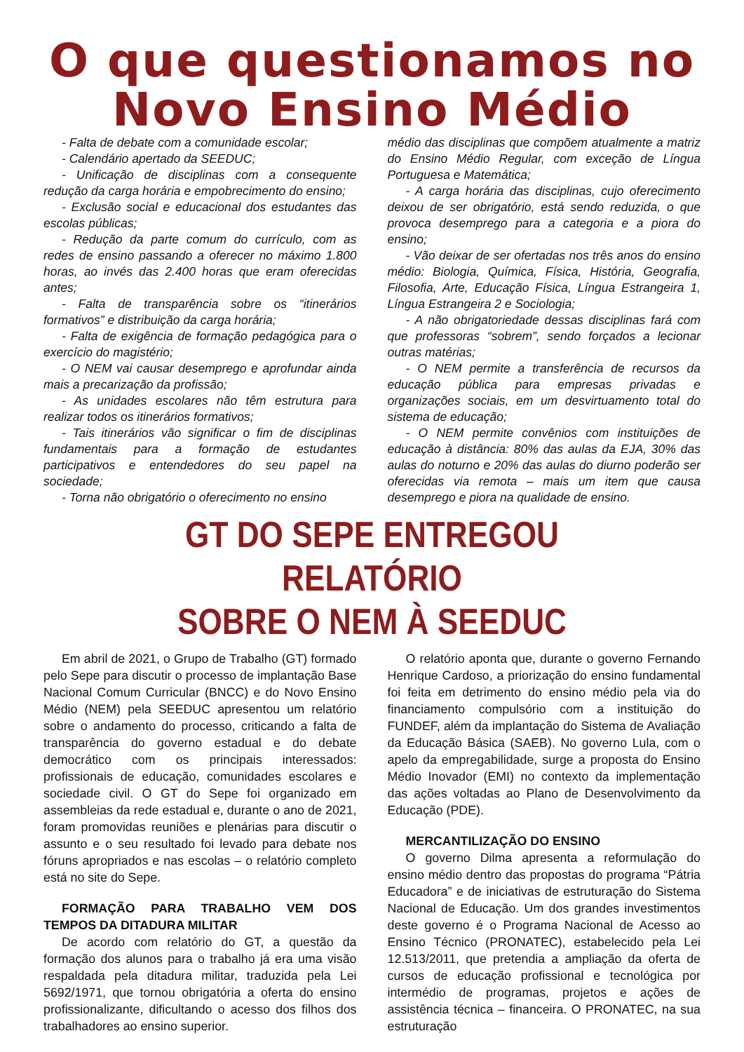O que questionamos no
Novo Ensino Médio
- Falta de debate com a comunidade escolar;
- Calendário apertado da SEEDUC;
- Unificação de disciplinas com a consequente redução da carga horária e empobrecimento do ensino;
- Exclusão social e educacional dos estudantes das escolas públicas;
- Redução da parte comum do currículo, com as redes de ensino passando a oferecer no máximo 1.800 horas, ao invés das 2.400 horas que eram oferecidas antes;
- Falta de transparência sobre os “itinerários formativos” e distribuição da carga horária;
- Falta de exigência de formação pedagógica para o exercício do magistério;
- O NEM vai causar desemprego e aprofundar ainda mais a precarização da profissão;
- As unidades escolares não têm estrutura para realizar todos os itinerários formativos;
- Tais itinerários vão significar o fim de disciplinas fundamentais para a formação de estudantes participativos e entendedores do seu papel na sociedade;
- Torna não obrigatório o oferecimento no ensino
médio das disciplinas que compõem atualmente a matriz do Ensino Médio Regular, com exceção de Língua Portuguesa e Matemática;
- A carga horária das disciplinas, cujo oferecimento deixou de ser obrigatório, está sendo reduzida, o que provoca desemprego para a categoria e a piora do ensino;
- Vão deixar de ser ofertadas nos três anos do ensino médio: Biologia, Química, Física, História, Geografia, Filosofia, Arte, Educação Física, Língua Estrangeira 1, Língua Estrangeira 2 e Sociologia;
- A não obrigatoriedade dessas disciplinas fará com que professoras “sobrem”, sendo forçados a lecionar outras matérias;
- O NEM permite a transferência de recursos da educação pública para empresas privadas e organizações sociais, em um desvirtuamento total do sistema de educação;
- O NEM permite convênios com instituições de educação à distância: 80% das aulas da EJA, 30% das aulas do noturno e 20% das aulas do diurno poderão ser oferecidas via remota – mais um item que causa desemprego e piora na qualidade de ensino.
GT DO SEPE ENTREGOU RELATÓRIO
SOBRE O NEM À SEEDUC
Em abril de 2021, o Grupo de Trabalho (GT) formado pelo Sepe para discutir o processo de implantação Base Nacional Comum Curricular (BNCC) e do Novo Ensino Médio (NEM) pela SEEDUC apresentou um relatório sobre o andamento do processo, criticando a falta de transparência do governo estadual e do debate democrático com os principais interessados: profissionais de educação, comunidades escolares e sociedade civil. O GT do Sepe foi organizado em assembleias da rede estadual e, durante o ano de 2021, foram promovidas reuniões e plenárias para discutir o assunto e o seu resultado foi levado para debate nos fóruns apropriados e nas escolas – o relatório completo está no site do Sepe.
FORMAÇÃO PARA TRABALHO VEM DOS TEMPOS DA DITADURA MILITAR
De acordo com relatório do GT, a questão da formação dos alunos para o trabalho já era uma visão respaldada pela ditadura militar, traduzida pela Lei 5692/1971, que tornou obrigatória a oferta do ensino profissionalizante, dificultando o acesso dos filhos dos trabalhadores ao ensino superior.
O relatório aponta que, durante o governo Fernando Henrique Cardoso, a priorização do ensino fundamental foi feita em detrimento do ensino médio pela via do financiamento compulsório com a instituição do FUNDEF, além da implantação do Sistema de Avaliação da Educação Básica (SAEB). No governo Lula, com o apelo da empregabilidade, surge a proposta do Ensino Médio Inovador (EMI) no contexto da implementação das ações voltadas ao Plano de Desenvolvimento da Educação (PDE).
MERCANTILIZAÇÃO DO ENSINO
O governo Dilma apresenta a reformulação do ensino médio dentro das propostas do programa “Pátria Educadora” e de iniciativas de estruturação do Sistema Nacional de Educação. Um dos grandes investimentos deste governo é o Programa Nacional de Acesso ao Ensino Técnico (PRONATEC), estabelecido pela Lei 12.513/2011, que pretendia a ampliação da oferta de cursos de educação profissional e tecnológica por intermédio de programas, projetos e ações de assistência técnica – financeira. O PRONATEC, na sua estruturação